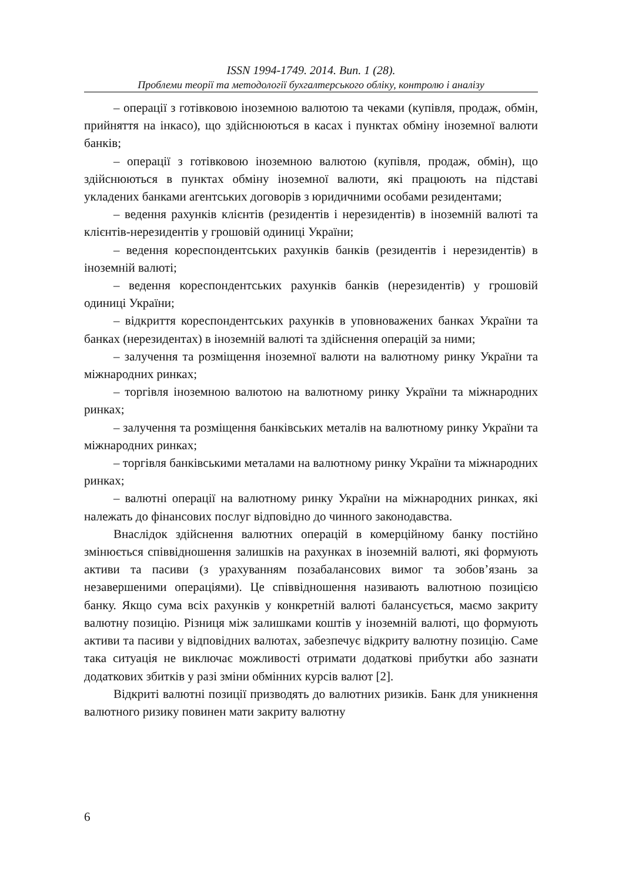ISSN 1994-1749. 2014. Вип. 1 (28).
Проблеми теорії та методології бухгалтерського обліку, контролю і аналізу
– операції з готівковою іноземною валютою та чеками (купівля, продаж, обмін, прийняття на інкасо), що здійснюються в касах і пунктах обміну іноземної валюти банків;
– операції з готівковою іноземною валютою (купівля, продаж, обмін), що здійснюються в пунктах обміну іноземної валюти, які працюють на підставі укладених банками агентських договорів з юридичними особами резидентами;
– ведення рахунків клієнтів (резидентів і нерезидентів) в іноземній валюті та клієнтів-нерезидентів у грошовій одиниці України;
– ведення кореспондентських рахунків банків (резидентів і нерезидентів) в іноземній валюті;
– ведення кореспондентських рахунків банків (нерезидентів) у грошовій одиниці України;
– відкриття кореспондентських рахунків в уповноважених банках України та банках (нерезидентах) в іноземній валюті та здійснення операцій за ними;
– залучення та розміщення іноземної валюти на валютному ринку України та міжнародних ринках;
– торгівля іноземною валютою на валютному ринку України та міжнародних ринках;
– залучення та розміщення банківських металів на валютному ринку України та міжнародних ринках;
– торгівля банківськими металами на валютному ринку України та міжнародних ринках;
– валютні операції на валютному ринку України на міжнародних ринках, які належать до фінансових послуг відповідно до чинного законодавства.
Внаслідок здійснення валютних операцій в комерційному банку постійно змінюється співвідношення залишків на рахунках в іноземній валюті, які формують активи та пасиви (з урахуванням позабалансових вимог та зобов’язань за незавершеними операціями). Це співвідношення називають валютною позицією банку. Якщо сума всіх рахунків у конкретній валюті балансується, маємо закриту валютну позицію. Різниця між залишками коштів у іноземній валюті, що формують активи та пасиви у відповідних валютах, забезпечує відкриту валютну позицію. Саме така ситуація не виключає можливості отримати додаткові прибутки або зазнати додаткових збитків у разі зміни обмінних курсів валют [2].
Відкриті валютні позиції призводять до валютних ризиків. Банк для уникнення валютного ризику повинен мати закриту валютну
6